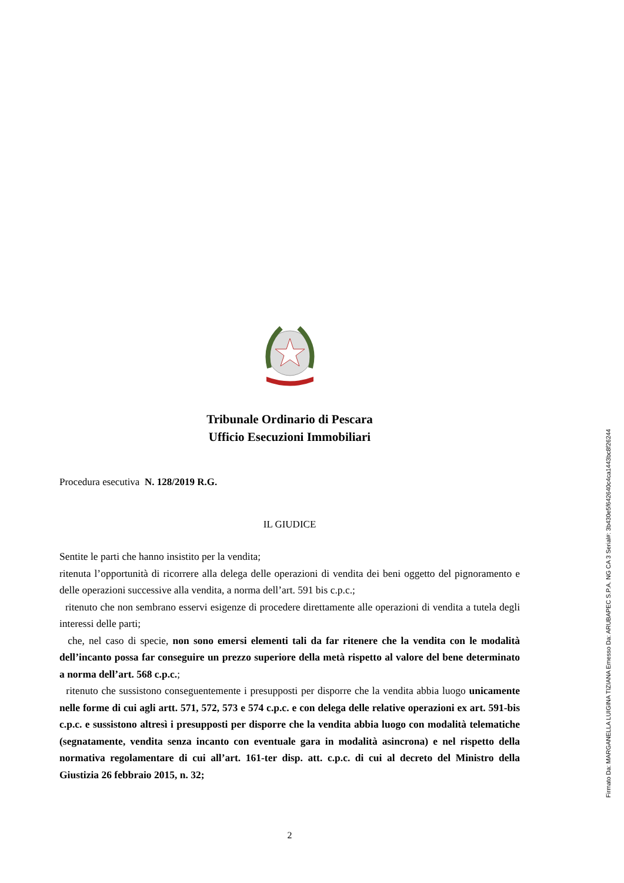Tribunale Ordinario di Pescara
Ufficio Esecuzioni Immobiliari
Procedura esecutiva N. 128/2019 R.G.
IL GIUDICE
Sentite le parti che hanno insistito per la vendita;
ritenuta l’opportunità di ricorrere alla delega delle operazioni di vendita dei beni oggetto del pignoramento e delle operazioni successive alla vendita, a norma dell’art. 591 bis c.p.c.;
ritenuto che non sembrano esservi esigenze di procedere direttamente alle operazioni di vendita a tutela degli interessi delle parti;
che, nel caso di specie, non sono emersi elementi tali da far ritenere che la vendita con le modalità dell’incanto possa far conseguire un prezzo superiore della metà rispetto al valore del bene determinato a norma dell’art. 568 c.p.c.;
ritenuto che sussistono conseguentemente i presupposti per disporre che la vendita abbia luogo unicamente nelle forme di cui agli artt. 571, 572, 573 e 574 c.p.c. e con delega delle relative operazioni ex art. 591-bis c.p.c. e sussistono altresì i presupposti per disporre che la vendita abbia luogo con modalità telematiche (segnatamente, vendita senza incanto con eventuale gara in modalità asincrona) e nel rispetto della normativa regolamentare di cui all’art. 161-ter disp. att. c.p.c. di cui al decreto del Ministro della Giustizia 26 febbraio 2015, n. 32;
2
Firmato Da: MARGANELLA LUIGINA TIZIANA Emesso Da: ARUBAPEC S.P.A. NG CA 3 Serial#: 3b430e5f642640c4ca1443bc8f26244